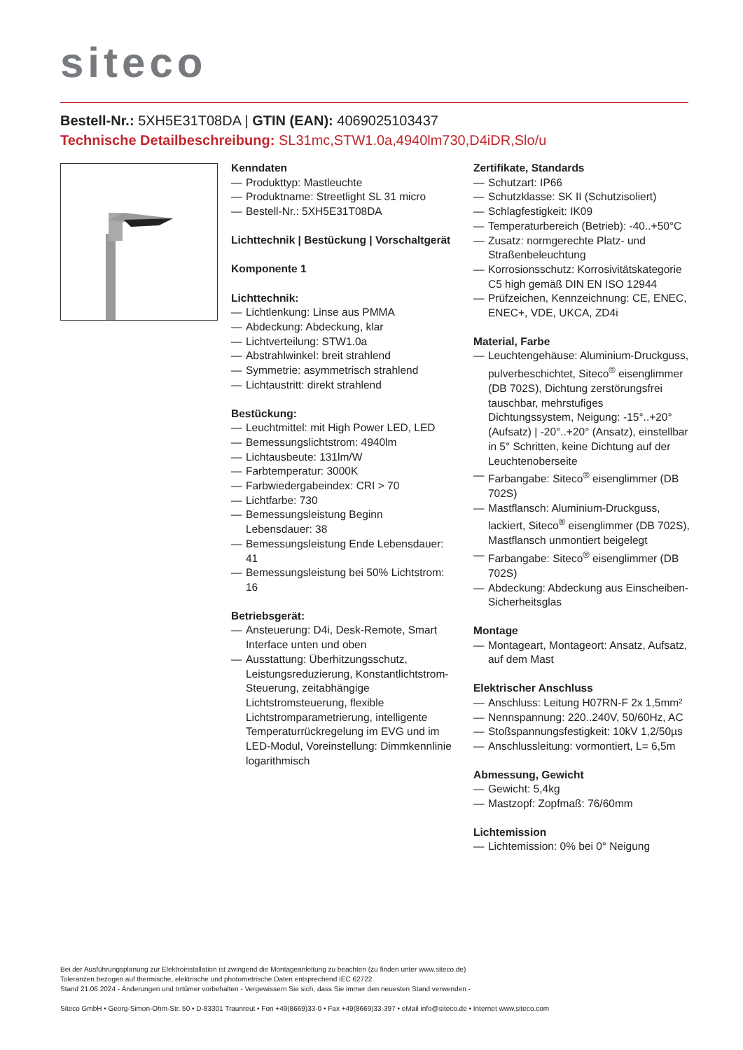siteco
Bestell-Nr.: 5XH5E31T08DA | GTIN (EAN): 4069025103437
Technische Detailbeschreibung: SL31mc,STW1.0a,4940lm730,D4iDR,Slo/u
Kenndaten
— Produkttyp: Mastleuchte
— Produktname: Streetlight SL 31 micro
— Bestell-Nr.: 5XH5E31T08DA
Lichttechnik | Bestückung | Vorschaltgerät
Komponente 1
Lichttechnik:
— Lichtlenkung: Linse aus PMMA
— Abdeckung: Abdeckung, klar
— Lichtverteilung: STW1.0a
— Abstrahlwinkel: breit strahlend
— Symmetrie: asymmetrisch strahlend
— Lichtaustritt: direkt strahlend
Bestückung:
— Leuchtmittel: mit High Power LED, LED
— Bemessungslichtstrom: 4940lm
— Lichtausbeute: 131lm/W
— Farbtemperatur: 3000K
— Farbwiedergabeindex: CRI > 70
— Lichtfarbe: 730
— Bemessungsleistung Beginn Lebensdauer: 38
— Bemessungsleistung Ende Lebensdauer: 41
— Bemessungsleistung bei 50% Lichtstrom: 16
Betriebsgerät:
— Ansteuerung: D4i, Desk-Remote, Smart Interface unten und oben
— Ausstattung: Überhitzungsschutz, Leistungsreduzierung, Konstantlichtstrom-Steuerung, zeitabhängige Lichtstromsteuerung, flexible Lichtstromparametrierung, intelligente Temperaturrückregelung im EVG und im LED-Modul, Voreinstellung: Dimmkennlinie logarithmisch
Zertifikate, Standards
— Schutzart: IP66
— Schutzklasse: SK II (Schutzisoliert)
— Schlagfestigkeit: IK09
— Temperaturbereich (Betrieb): -40..+50°C
— Zusatz: normgerechte Platz- und Straßenbeleuchtung
— Korrosionsschutz: Korrosivitätskategorie C5 high gemäß DIN EN ISO 12944
— Prüfzeichen, Kennzeichnung: CE, ENEC, ENEC+, VDE, UKCA, ZD4i
Material, Farbe
— Leuchtengehäuse: Aluminium-Druckguss, pulverbeschichtet, Siteco<sup>®</sup> eisenglimmer (DB 702S), Dichtung zerstörungsfrei tauschbar, mehrstufiges Dichtungssystem, Neigung: -15°..+20° (Aufsatz) | -20°..+20° (Ansatz), einstellbar in 5° Schritten, keine Dichtung auf der Leuchtenoberseite
— Farbangabe: Siteco<sup>®</sup> eisenglimmer (DB 702S)
— Mastflansch: Aluminium-Druckguss, lackiert, Siteco<sup>®</sup> eisenglimmer (DB 702S), Mastflansch unmontiert beigelegt
— Farbangabe: Siteco<sup>®</sup> eisenglimmer (DB 702S)
— Abdeckung: Abdeckung aus Einscheiben-Sicherheitsglas
Montage
— Montageart, Montageort: Ansatz, Aufsatz, auf dem Mast
Elektrischer Anschluss
— Anschluss: Leitung H07RN-F 2x 1,5mm²
— Nennspannung: 220..240V, 50/60Hz, AC
— Stoßspannungsfestigkeit: 10kV 1,2/50µs
— Anschlussleitung: vormontiert, L= 6,5m
Abmessung, Gewicht
— Gewicht: 5,4kg
— Mastzopf: Zopfmaß: 76/60mm
Lichtemission
— Lichtemission: 0% bei 0° Neigung
Bei der Ausführungsplanung zur Elektroinstallation ist zwingend die Montageanleitung zu beachten (zu finden unter www.siteco.de)
Toleranzen bezogen auf thermische, elektrische und photometrische Daten entsprechend IEC 62722
Stand 21.06.2024 - Änderungen und Irrtümer vorbehalten - Vergewissern Sie sich, dass Sie immer den neuesten Stand verwenden -
Siteco GmbH • Georg-Simon-Ohm-Str. 50 • D-83301 Traunreut • Fon +49(8669)33-0 • Fax +49(8669)33-397 • eMail info@siteco.de • Internet www.siteco.com